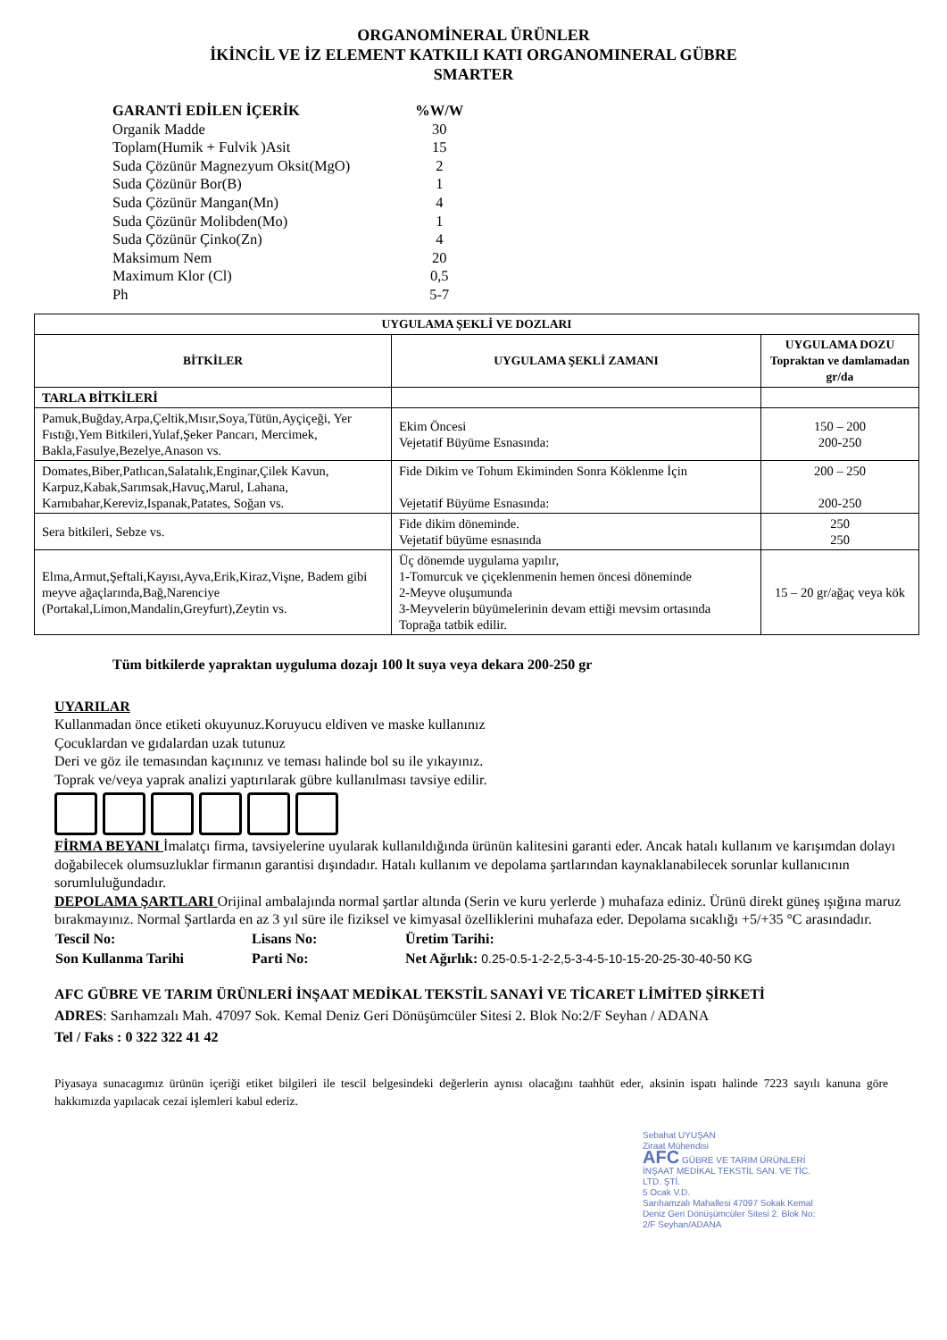ORGANOMİNERAL ÜRÜNLER
İKİNCİL VE İZ ELEMENT KATKILI KATI ORGANOMINERAL GÜBRE
SMARTER
| GARANTİ EDİLEN İÇERİK | %W/W |
| Organik Madde | 30 |
| Toplam(Humik + Fulvik )Asit | 15 |
| Suda Çözünür Magnezyum Oksit(MgO) | 2 |
| Suda Çözünür Bor(B) | 1 |
| Suda Çözünür Mangan(Mn) | 4 |
| Suda Çözünür Molibden(Mo) | 1 |
| Suda Çözünür Çinko(Zn) | 4 |
| Maksimum Nem | 20 |
| Maximum Klor (Cl) | 0,5 |
| Ph | 5-7 |
| UYGULAMA ŞEKLİ VE DOZLARI | | |
| --- | --- | --- |
| BİTKİLER | UYGULAMA ŞEKLİ ZAMANI | UYGULAMA DOZU Topraktan ve damlamadan gr/da |
| TARLA BİTKİLERİ | | |
| Pamuk,Buğday,Arpa,Çeltik,Mısır,Soya,Tütün,Ayçiçeği, Yer Fıstığı,Yem Bitkileri,Yulaf,Şeker Pancarı, Mercimek, Bakla,Fasulye,Bezelye,Anason vs. | Ekim Öncesi Vejetatif Büyüme Esnasında: | 150 – 200 200-250 |
| Domates,Biber,Patlıcan,Salatalık,Enginar,Çilek Kavun, Karpuz,Kabak,Sarımsak,Havuç,Marul, Lahana, Karnıbahar,Kereviz,Ispanak,Patates, Soğan vs. | Fide Dikim ve Tohum Ekiminden Sonra Köklenme İçin Vejetatif Büyüme Esnasında: | 200 – 250 200-250 |
| Sera bitkileri, Sebze vs. | Fide dikim döneminde. Vejetatif büyüme esnasında | 250 250 |
| Elma,Armut,Şeftali,Kayısı,Ayva,Erik,Kiraz,Vişne, Badem gibi meyve ağaçlarında,Bağ,Narenciye (Portakal,Limon,Mandalin,Greyfurt),Zeytin vs. | Üç dönemde uygulama yapılır, 1-Tomurcuk ve çiçeklenmenin hemen öncesi döneminde 2-Meyve oluşumunda 3-Meyvelerin büyümelerinin devam ettiği mevsim ortasında Toprağa tatbik edilir. | 15 – 20 gr/ağaç veya kök |
Tüm bitkilerde yapraktan uyguluma dozajı 100 lt suya veya dekara 200-250 gr
UYARILAR
Kullanmadan önce etiketi okuyunuz.Koruyucu eldiven ve maske kullanınız
Çocuklardan ve gıdalardan uzak tutunuz
Deri ve göz ile temasından kaçınınız ve teması halinde bol su ile yıkayınız.
Toprak ve/veya yaprak analizi yaptırılarak gübre kullanılması tavsiye edilir.
FİRMA BEYANI İmalatçı firma, tavsiyelerine uyularak kullanıldığında ürünün kalitesini garanti eder. Ancak hatalı kullanım ve karışımdan dolayı doğabilecek olumsuzluklar firmanın garantisi dışındadır. Hatalı kullanım ve depolama şartlarından kaynaklanabilecek sorunlar kullanıcının sorumluluğundadır.
DEPOLAMA ŞARTLARI Orijinal ambalajında normal şartlar altında (Serin ve kuru yerlerde ) muhafaza ediniz. Ürünü direkt güneş ışığına maruz bırakmayınız. Normal Şartlarda en az 3 yıl süre ile fiziksel ve kimyasal özelliklerini muhafaza eder. Depolama sıcaklığı +5/+35 °C arasındadır.
| Tescil No: | Lisans No: | Üretim Tarihi: |
| Son Kullanma Tarihi | Parti No: | Net Ağırlık: 0.25-0.5-1-2-2,5-3-4-5-10-15-20-25-30-40-50 KG |
AFC GÜBRE VE TARIM ÜRÜNLERİ İNŞAAT MEDİKAL TEKSTİL SANAYİ VE TİCARET LİMİTED ŞİRKETİ
ADRES: Sarıhamzalı Mah. 47097 Sok. Kemal Deniz Geri Dönüşümcüler Sitesi 2. Blok No:2/F Seyhan / ADANA
Tel / Faks : 0 322 322 41 42
Piyasaya sunacagımız ürünün içeriği etiket bilgileri ile tescil belgesindeki değerlerin aynısı olacağını taahhüt eder, aksinin ispatı halinde 7223 sayılı kanuna göre hakkımızda yapılacak cezai işlemleri kabul ederiz.
Sebahat UYUŞAN
Ziraat Mühendisi
AFC GÜBRE VE TARIM ÜRÜNLERİ İNŞAAT MEDİKAL TEKSTİL SAN. VE TİC. LTD. ŞTİ.
5 Ocak V.D.
Sarıhamzalı Mahallesi 47097 Sokak Kemal Deniz Geri Dönüşümcüler Sitesi 2. Blok No: 2/F Seyhan/ADANA